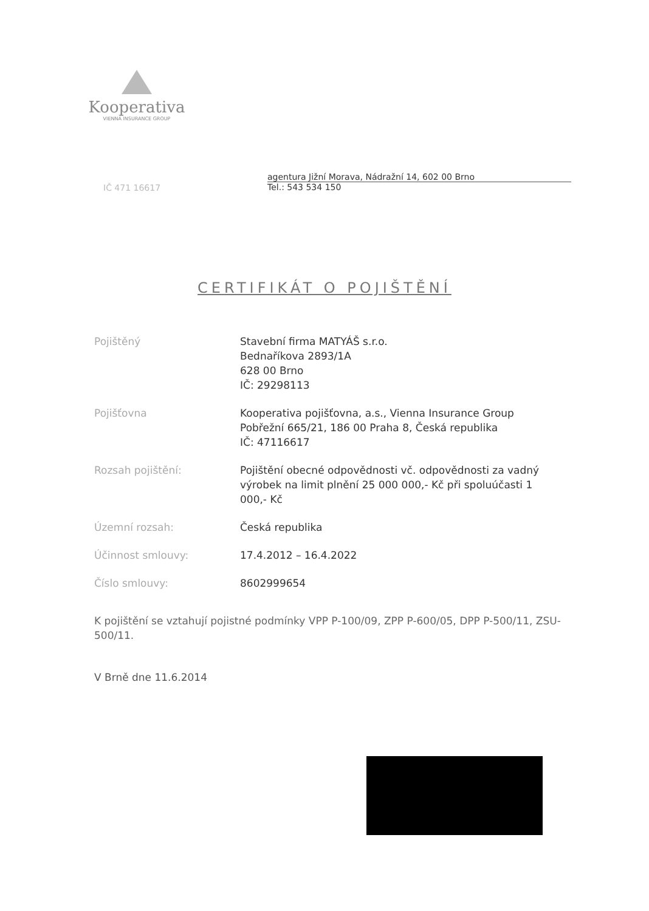Kooperativa
VIENNA INSURANCE GROUP
IČ 471 16617
agentura Jižní Morava, Nádražní 14, 602 00 Brno
Tel.: 543 534 150
CERTIFIKÁT O POJIŠTĚNÍ
| Pojištěný | Stavební firma MATYÁŠ s.r.o. Bednaříkova 2893/1A 628 00 Brno IČ: 29298113 |
| Pojišťovna | Kooperativa pojišťovna, a.s., Vienna Insurance Group Pobřežní 665/21, 186 00 Praha 8, Česká republika IČ: 47116617 |
| Rozsah pojištění: | Pojištění obecné odpovědnosti vč. odpovědnosti za vadný výrobek na limit plnění 25 000 000,- Kč při spoluúčasti 1 000,- Kč |
| Územní rozsah: | Česká republika |
| Účinnost smlouvy: | 17.4.2012 – 16.4.2022 |
| Číslo smlouvy: | 8602999654 |
K pojištění se vztahují pojistné podmínky VPP P-100/09, ZPP P-600/05, DPP P-500/11, ZSU-500/11.
V Brně dne 11.6.2014